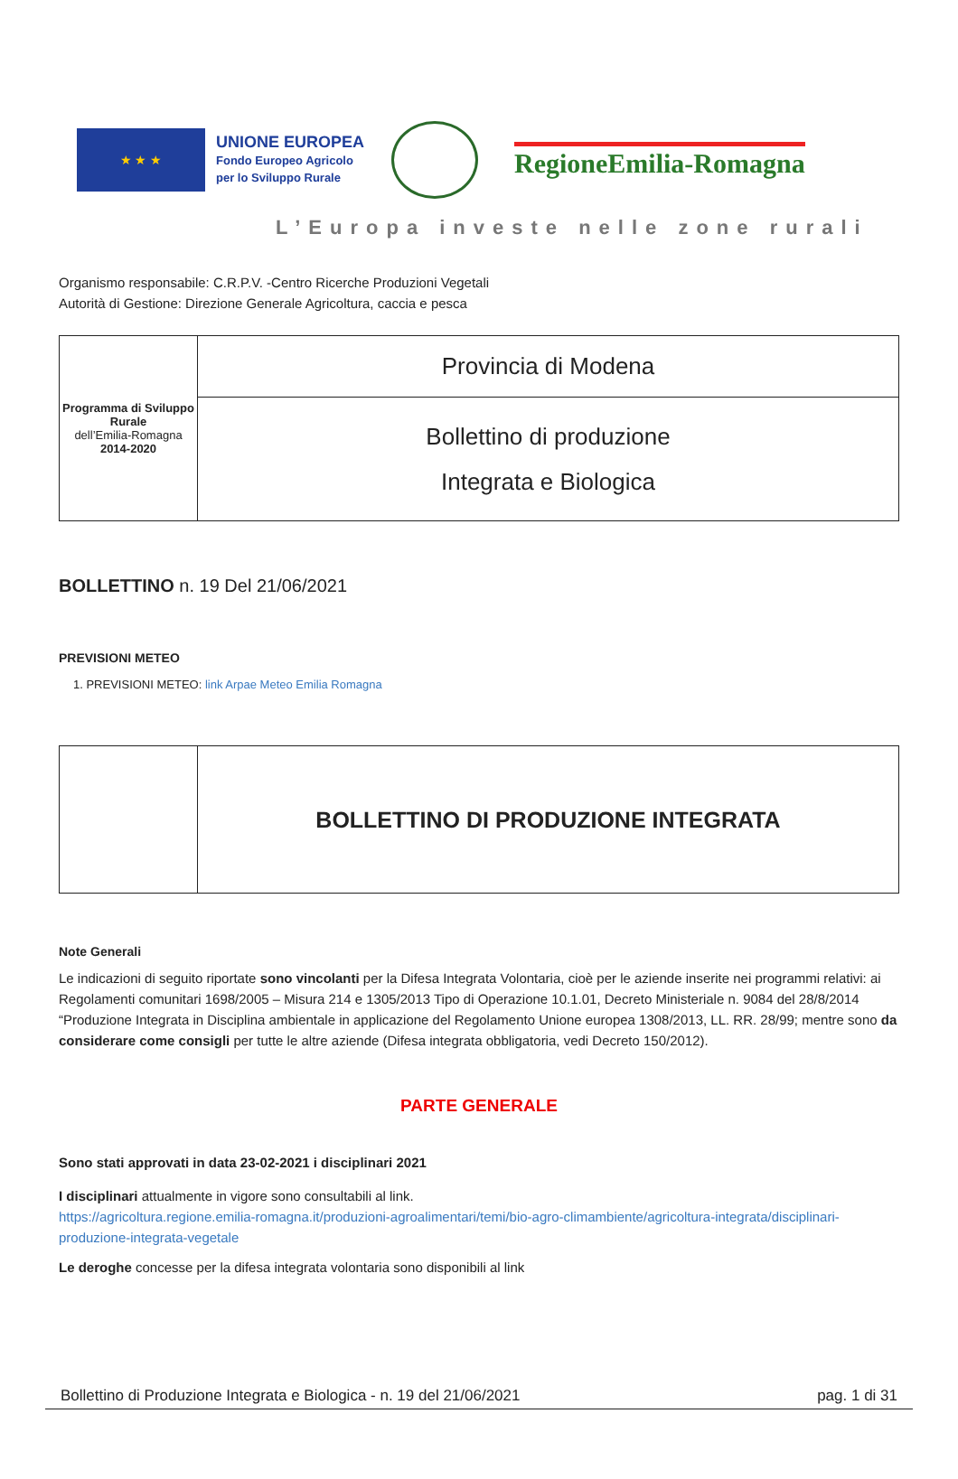★ ★ ★
UNIONE EUROPEA
Fondo Europeo Agricolo
per lo Sviluppo Rurale
RegioneEmilia-Romagna
L’Europa investe nelle zone rurali
Organismo responsabile: C.R.P.V. -Centro Ricerche Produzioni Vegetali
Autorità di Gestione: Direzione Generale Agricoltura, caccia e pesca
| Programma di Sviluppo Rurale dell’Emilia-Romagna 2014-2020 | Provincia di Modena |
| | Bollettino di produzione Integrata e Biologica |
BOLLETTINO n. 19 Del 21/06/2021
PREVISIONI METEO
1. PREVISIONI METEO: link Arpae Meteo Emilia Romagna
| | BOLLETTINO DI PRODUZIONE INTEGRATA |
Note Generali
Le indicazioni di seguito riportate sono vincolanti per la Difesa Integrata Volontaria, cioè per le aziende inserite nei programmi relativi: ai Regolamenti comunitari 1698/2005 – Misura 214 e 1305/2013 Tipo di Operazione 10.1.01, Decreto Ministeriale n. 9084 del 28/8/2014 “Produzione Integrata in Disciplina ambientale in applicazione del Regolamento Unione europea 1308/2013, LL. RR. 28/99; mentre sono da considerare come consigli per tutte le altre aziende (Difesa integrata obbligatoria, vedi Decreto 150/2012).
PARTE GENERALE
Sono stati approvati in data 23-02-2021 i disciplinari 2021
I disciplinari attualmente in vigore sono consultabili al link.
https://agricoltura.regione.emilia-romagna.it/produzioni-agroalimentari/temi/bio-agro-climambiente/agricoltura-integrata/disciplinari-produzione-integrata-vegetale
Le deroghe concesse per la difesa integrata volontaria sono disponibili al link
Bollettino di Produzione Integrata e Biologica - n. 19 del 21/06/2021 pag. 1 di 31